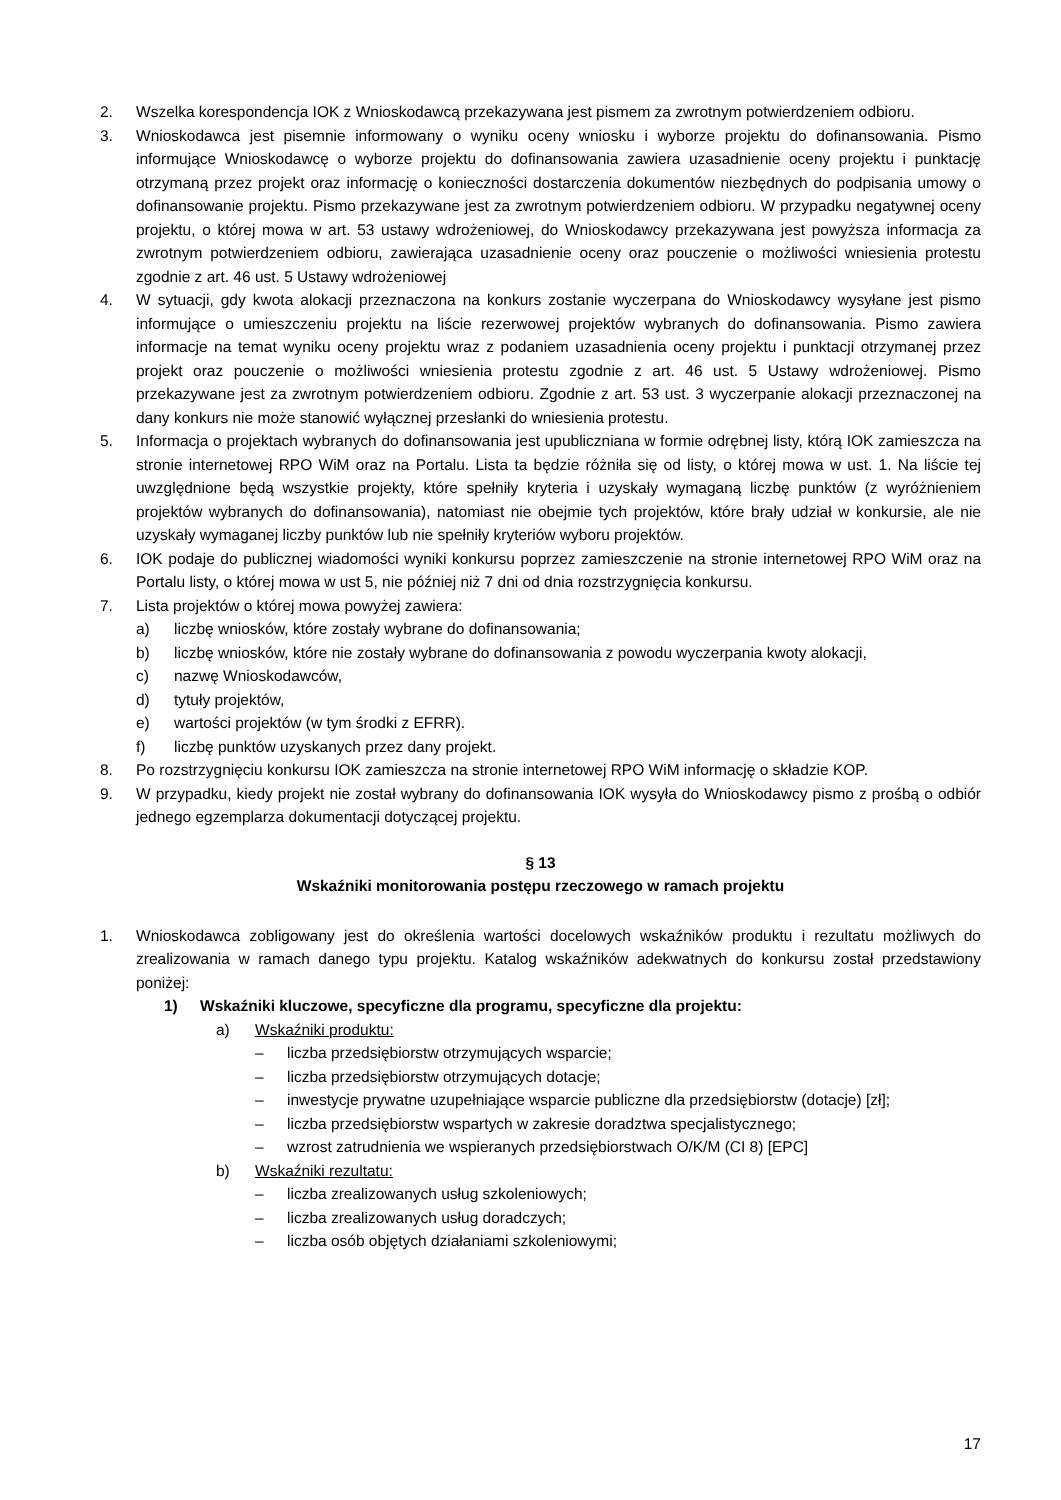2. Wszelka korespondencja IOK z Wnioskodawcą przekazywana jest pismem za zwrotnym potwierdzeniem odbioru.
3. Wnioskodawca jest pisemnie informowany o wyniku oceny wniosku i wyborze projektu do dofinansowania. Pismo informujące Wnioskodawcę o wyborze projektu do dofinansowania zawiera uzasadnienie oceny projektu i punktację otrzymaną przez projekt oraz informację o konieczności dostarczenia dokumentów niezbędnych do podpisania umowy o dofinansowanie projektu. Pismo przekazywane jest za zwrotnym potwierdzeniem odbioru. W przypadku negatywnej oceny projektu, o której mowa w art. 53 ustawy wdrożeniowej, do Wnioskodawcy przekazywana jest powyższa informacja za zwrotnym potwierdzeniem odbioru, zawierająca uzasadnienie oceny oraz pouczenie o możliwości wniesienia protestu zgodnie z art. 46 ust. 5 Ustawy wdrożeniowej
4. W sytuacji, gdy kwota alokacji przeznaczona na konkurs zostanie wyczerpana do Wnioskodawcy wysyłane jest pismo informujące o umieszczeniu projektu na liście rezerwowej projektów wybranych do dofinansowania. Pismo zawiera informacje na temat wyniku oceny projektu wraz z podaniem uzasadnienia oceny projektu i punktacji otrzymanej przez projekt oraz pouczenie o możliwości wniesienia protestu zgodnie z art. 46 ust. 5 Ustawy wdrożeniowej. Pismo przekazywane jest za zwrotnym potwierdzeniem odbioru. Zgodnie z art. 53 ust. 3 wyczerpanie alokacji przeznaczonej na dany konkurs nie może stanowić wyłącznej przesłanki do wniesienia protestu.
5. Informacja o projektach wybranych do dofinansowania jest upubliczniana w formie odrębnej listy, którą IOK zamieszcza na stronie internetowej RPO WiM oraz na Portalu. Lista ta będzie różniła się od listy, o której mowa w ust. 1. Na liście tej uwzględnione będą wszystkie projekty, które spełniły kryteria i uzyskały wymaganą liczbę punktów (z wyróżnieniem projektów wybranych do dofinansowania), natomiast nie obejmie tych projektów, które brały udział w konkursie, ale nie uzyskały wymaganej liczby punktów lub nie spełniły kryteriów wyboru projektów.
6. IOK podaje do publicznej wiadomości wyniki konkursu poprzez zamieszczenie na stronie internetowej RPO WiM oraz na Portalu listy, o której mowa w ust 5, nie później niż 7 dni od dnia rozstrzygnięcia konkursu.
7. Lista projektów o której mowa powyżej zawiera:
a) liczbę wniosków, które zostały wybrane do dofinansowania;
b) liczbę wniosków, które nie zostały wybrane do dofinansowania z powodu wyczerpania kwoty alokacji,
c) nazwę Wnioskodawców,
d) tytuły projektów,
e) wartości projektów (w tym środki z EFRR).
f) liczbę punktów uzyskanych przez dany projekt.
8. Po rozstrzygnięciu konkursu IOK zamieszcza na stronie internetowej RPO WiM informację o składzie KOP.
9. W przypadku, kiedy projekt nie został wybrany do dofinansowania IOK wysyła do Wnioskodawcy pismo z prośbą o odbiór jednego egzemplarza dokumentacji dotyczącej projektu.
§ 13
Wskaźniki monitorowania postępu rzeczowego w ramach projektu
1. Wnioskodawca zobligowany jest do określenia wartości docelowych wskaźników produktu i rezultatu możliwych do zrealizowania w ramach danego typu projektu. Katalog wskaźników adekwatnych do konkursu został przedstawiony poniżej:
1) Wskaźniki kluczowe, specyficzne dla programu, specyficzne dla projektu:
a) Wskaźniki produktu:
– liczba przedsiębiorstw otrzymujących wsparcie;
– liczba przedsiębiorstw otrzymujących dotacje;
– inwestycje prywatne uzupełniające wsparcie publiczne dla przedsiębiorstw (dotacje) [zł];
– liczba przedsiębiorstw wspartych w zakresie doradztwa specjalistycznego;
– wzrost zatrudnienia we wspieranych przedsiębiorstwach O/K/M (CI 8) [EPC]
b) Wskaźniki rezultatu:
– liczba zrealizowanych usług szkoleniowych;
– liczba zrealizowanych usług doradczych;
– liczba osób objętych działaniami szkoleniowymi;
17